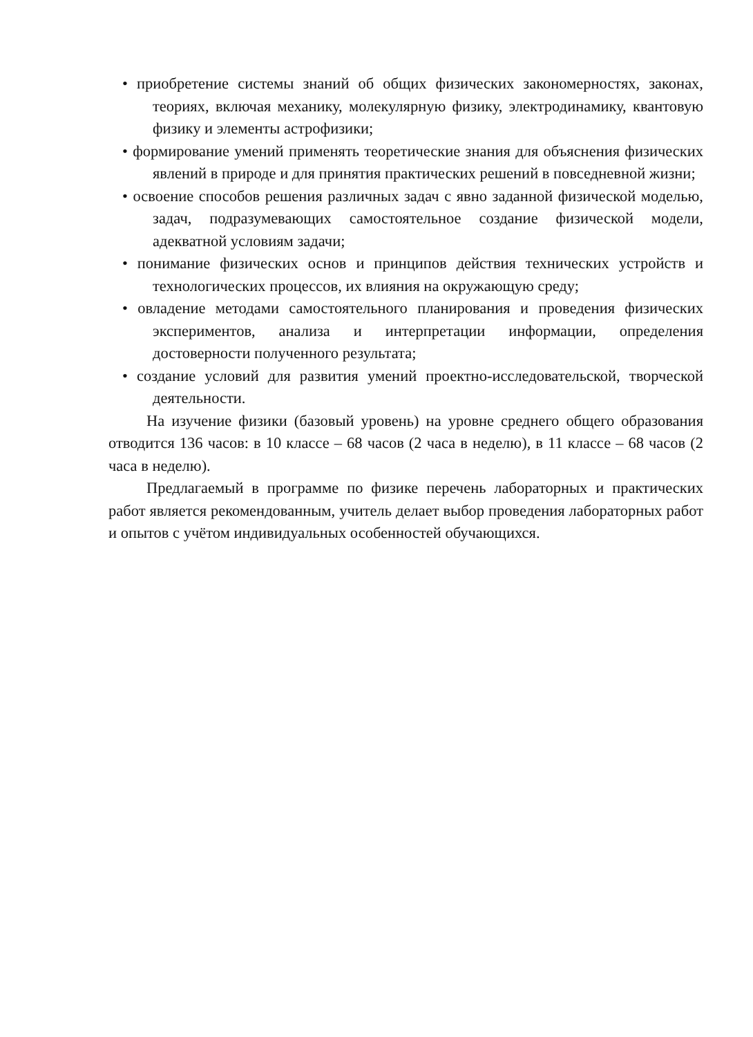• приобретение системы знаний об общих физических закономерностях, законах, теориях, включая механику, молекулярную физику, электродинамику, квантовую физику и элементы астрофизики;
• формирование умений применять теоретические знания для объяснения физических явлений в природе и для принятия практических решений в повседневной жизни;
• освоение способов решения различных задач с явно заданной физической моделью, задач, подразумевающих самостоятельное создание физической модели, адекватной условиям задачи;
• понимание физических основ и принципов действия технических устройств и технологических процессов, их влияния на окружающую среду;
• овладение методами самостоятельного планирования и проведения физических экспериментов, анализа и интерпретации информации, определения достоверности полученного результата;
• создание условий для развития умений проектно-исследовательской, творческой деятельности.
На изучение физики (базовый уровень) на уровне среднего общего образования отводится 136 часов: в 10 классе – 68 часов (2 часа в неделю), в 11 классе – 68 часов (2 часа в неделю).
Предлагаемый в программе по физике перечень лабораторных и практических работ является рекомендованным, учитель делает выбор проведения лабораторных работ и опытов с учётом индивидуальных особенностей обучающихся.